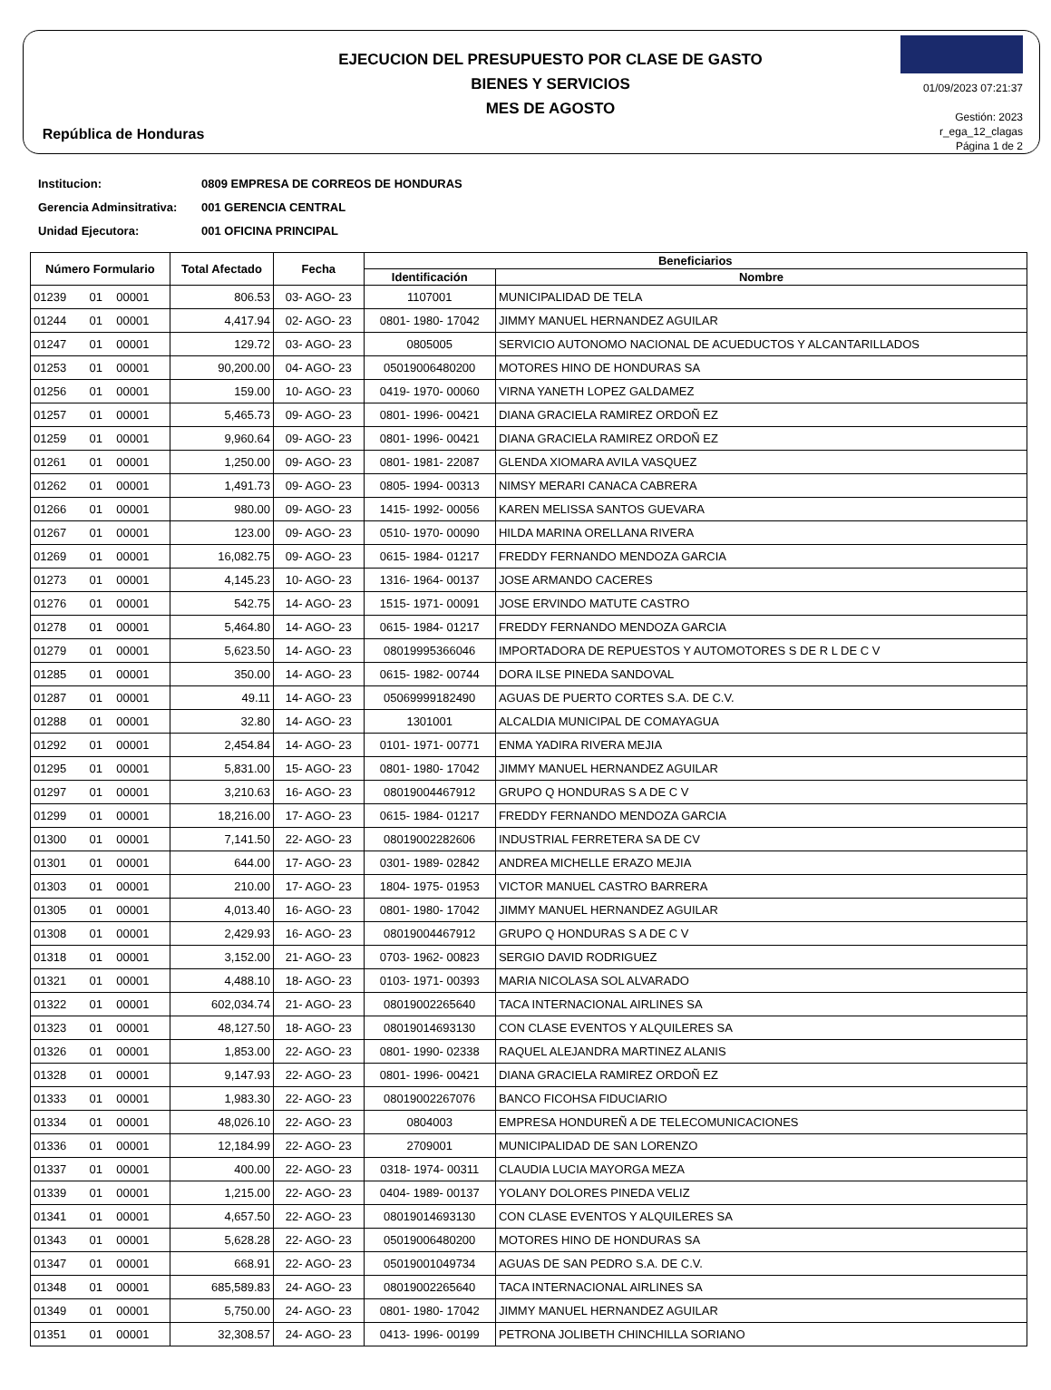República de Honduras
EJECUCION DEL PRESUPUESTO POR CLASE DE GASTO
BIENES Y SERVICIOS
MES DE AGOSTO
01/09/2023 07:21:37
Gestión: 2023
r_ega_12_clagas
Página 1 de 2
Institucion: 0809 EMPRESA DE CORREOS DE HONDURAS
Gerencia Adminsitrativa: 001 GERENCIA CENTRAL
Unidad Ejecutora: 001 OFICINA PRINCIPAL
| Número Formulario | | | Total Afectado | Fecha | Beneficiarios | |
| --- | --- | --- | --- | --- | --- | --- |
| | | | | | Identificación | Nombre |
| 01239 | 01 | 00001 | 806.53 | 03- AGO- 23 | 1107001 | MUNICIPALIDAD DE TELA |
| 01244 | 01 | 00001 | 4,417.94 | 02- AGO- 23 | 0801- 1980- 17042 | JIMMY MANUEL HERNANDEZ AGUILAR |
| 01247 | 01 | 00001 | 129.72 | 03- AGO- 23 | 0805005 | SERVICIO AUTONOMO NACIONAL DE ACUEDUCTOS Y ALCANTARILLADOS |
| 01253 | 01 | 00001 | 90,200.00 | 04- AGO- 23 | 05019006480200 | MOTORES HINO DE HONDURAS SA |
| 01256 | 01 | 00001 | 159.00 | 10- AGO- 23 | 0419- 1970- 00060 | VIRNA YANETH LOPEZ GALDAMEZ |
| 01257 | 01 | 00001 | 5,465.73 | 09- AGO- 23 | 0801- 1996- 00421 | DIANA GRACIELA RAMIREZ ORDOÑ EZ |
| 01259 | 01 | 00001 | 9,960.64 | 09- AGO- 23 | 0801- 1996- 00421 | DIANA GRACIELA RAMIREZ ORDOÑ EZ |
| 01261 | 01 | 00001 | 1,250.00 | 09- AGO- 23 | 0801- 1981- 22087 | GLENDA XIOMARA AVILA VASQUEZ |
| 01262 | 01 | 00001 | 1,491.73 | 09- AGO- 23 | 0805- 1994- 00313 | NIMSY MERARI CANACA CABRERA |
| 01266 | 01 | 00001 | 980.00 | 09- AGO- 23 | 1415- 1992- 00056 | KAREN MELISSA SANTOS GUEVARA |
| 01267 | 01 | 00001 | 123.00 | 09- AGO- 23 | 0510- 1970- 00090 | HILDA MARINA ORELLANA RIVERA |
| 01269 | 01 | 00001 | 16,082.75 | 09- AGO- 23 | 0615- 1984- 01217 | FREDDY FERNANDO MENDOZA GARCIA |
| 01273 | 01 | 00001 | 4,145.23 | 10- AGO- 23 | 1316- 1964- 00137 | JOSE ARMANDO CACERES |
| 01276 | 01 | 00001 | 542.75 | 14- AGO- 23 | 1515- 1971- 00091 | JOSE ERVINDO MATUTE CASTRO |
| 01278 | 01 | 00001 | 5,464.80 | 14- AGO- 23 | 0615- 1984- 01217 | FREDDY FERNANDO MENDOZA GARCIA |
| 01279 | 01 | 00001 | 5,623.50 | 14- AGO- 23 | 08019995366046 | IMPORTADORA DE REPUESTOS Y AUTOMOTORES S DE R L DE C V |
| 01285 | 01 | 00001 | 350.00 | 14- AGO- 23 | 0615- 1982- 00744 | DORA ILSE PINEDA SANDOVAL |
| 01287 | 01 | 00001 | 49.11 | 14- AGO- 23 | 05069999182490 | AGUAS DE PUERTO CORTES S.A. DE C.V. |
| 01288 | 01 | 00001 | 32.80 | 14- AGO- 23 | 1301001 | ALCALDIA MUNICIPAL DE COMAYAGUA |
| 01292 | 01 | 00001 | 2,454.84 | 14- AGO- 23 | 0101- 1971- 00771 | ENMA YADIRA RIVERA MEJIA |
| 01295 | 01 | 00001 | 5,831.00 | 15- AGO- 23 | 0801- 1980- 17042 | JIMMY MANUEL HERNANDEZ AGUILAR |
| 01297 | 01 | 00001 | 3,210.63 | 16- AGO- 23 | 08019004467912 | GRUPO Q HONDURAS S A DE C V |
| 01299 | 01 | 00001 | 18,216.00 | 17- AGO- 23 | 0615- 1984- 01217 | FREDDY FERNANDO MENDOZA GARCIA |
| 01300 | 01 | 00001 | 7,141.50 | 22- AGO- 23 | 08019002282606 | INDUSTRIAL FERRETERA SA DE CV |
| 01301 | 01 | 00001 | 644.00 | 17- AGO- 23 | 0301- 1989- 02842 | ANDREA MICHELLE ERAZO MEJIA |
| 01303 | 01 | 00001 | 210.00 | 17- AGO- 23 | 1804- 1975- 01953 | VICTOR MANUEL CASTRO BARRERA |
| 01305 | 01 | 00001 | 4,013.40 | 16- AGO- 23 | 0801- 1980- 17042 | JIMMY MANUEL HERNANDEZ AGUILAR |
| 01308 | 01 | 00001 | 2,429.93 | 16- AGO- 23 | 08019004467912 | GRUPO Q HONDURAS S A DE C V |
| 01318 | 01 | 00001 | 3,152.00 | 21- AGO- 23 | 0703- 1962- 00823 | SERGIO DAVID RODRIGUEZ |
| 01321 | 01 | 00001 | 4,488.10 | 18- AGO- 23 | 0103- 1971- 00393 | MARIA NICOLASA SOL ALVARADO |
| 01322 | 01 | 00001 | 602,034.74 | 21- AGO- 23 | 08019002265640 | TACA INTERNACIONAL AIRLINES SA |
| 01323 | 01 | 00001 | 48,127.50 | 18- AGO- 23 | 08019014693130 | CON CLASE EVENTOS Y ALQUILERES SA |
| 01326 | 01 | 00001 | 1,853.00 | 22- AGO- 23 | 0801- 1990- 02338 | RAQUEL ALEJANDRA MARTINEZ ALANIS |
| 01328 | 01 | 00001 | 9,147.93 | 22- AGO- 23 | 0801- 1996- 00421 | DIANA GRACIELA RAMIREZ ORDOÑ EZ |
| 01333 | 01 | 00001 | 1,983.30 | 22- AGO- 23 | 08019002267076 | BANCO FICOHSA FIDUCIARIO |
| 01334 | 01 | 00001 | 48,026.10 | 22- AGO- 23 | 0804003 | EMPRESA HONDUREÑ A DE TELECOMUNICACIONES |
| 01336 | 01 | 00001 | 12,184.99 | 22- AGO- 23 | 2709001 | MUNICIPALIDAD DE SAN LORENZO |
| 01337 | 01 | 00001 | 400.00 | 22- AGO- 23 | 0318- 1974- 00311 | CLAUDIA LUCIA MAYORGA MEZA |
| 01339 | 01 | 00001 | 1,215.00 | 22- AGO- 23 | 0404- 1989- 00137 | YOLANY DOLORES PINEDA VELIZ |
| 01341 | 01 | 00001 | 4,657.50 | 22- AGO- 23 | 08019014693130 | CON CLASE EVENTOS Y ALQUILERES SA |
| 01343 | 01 | 00001 | 5,628.28 | 22- AGO- 23 | 05019006480200 | MOTORES HINO DE HONDURAS SA |
| 01347 | 01 | 00001 | 668.91 | 22- AGO- 23 | 05019001049734 | AGUAS DE SAN PEDRO S.A. DE C.V. |
| 01348 | 01 | 00001 | 685,589.83 | 24- AGO- 23 | 08019002265640 | TACA INTERNACIONAL AIRLINES SA |
| 01349 | 01 | 00001 | 5,750.00 | 24- AGO- 23 | 0801- 1980- 17042 | JIMMY MANUEL HERNANDEZ AGUILAR |
| 01351 | 01 | 00001 | 32,308.57 | 24- AGO- 23 | 0413- 1996- 00199 | PETRONA JOLIBETH CHINCHILLA SORIANO |